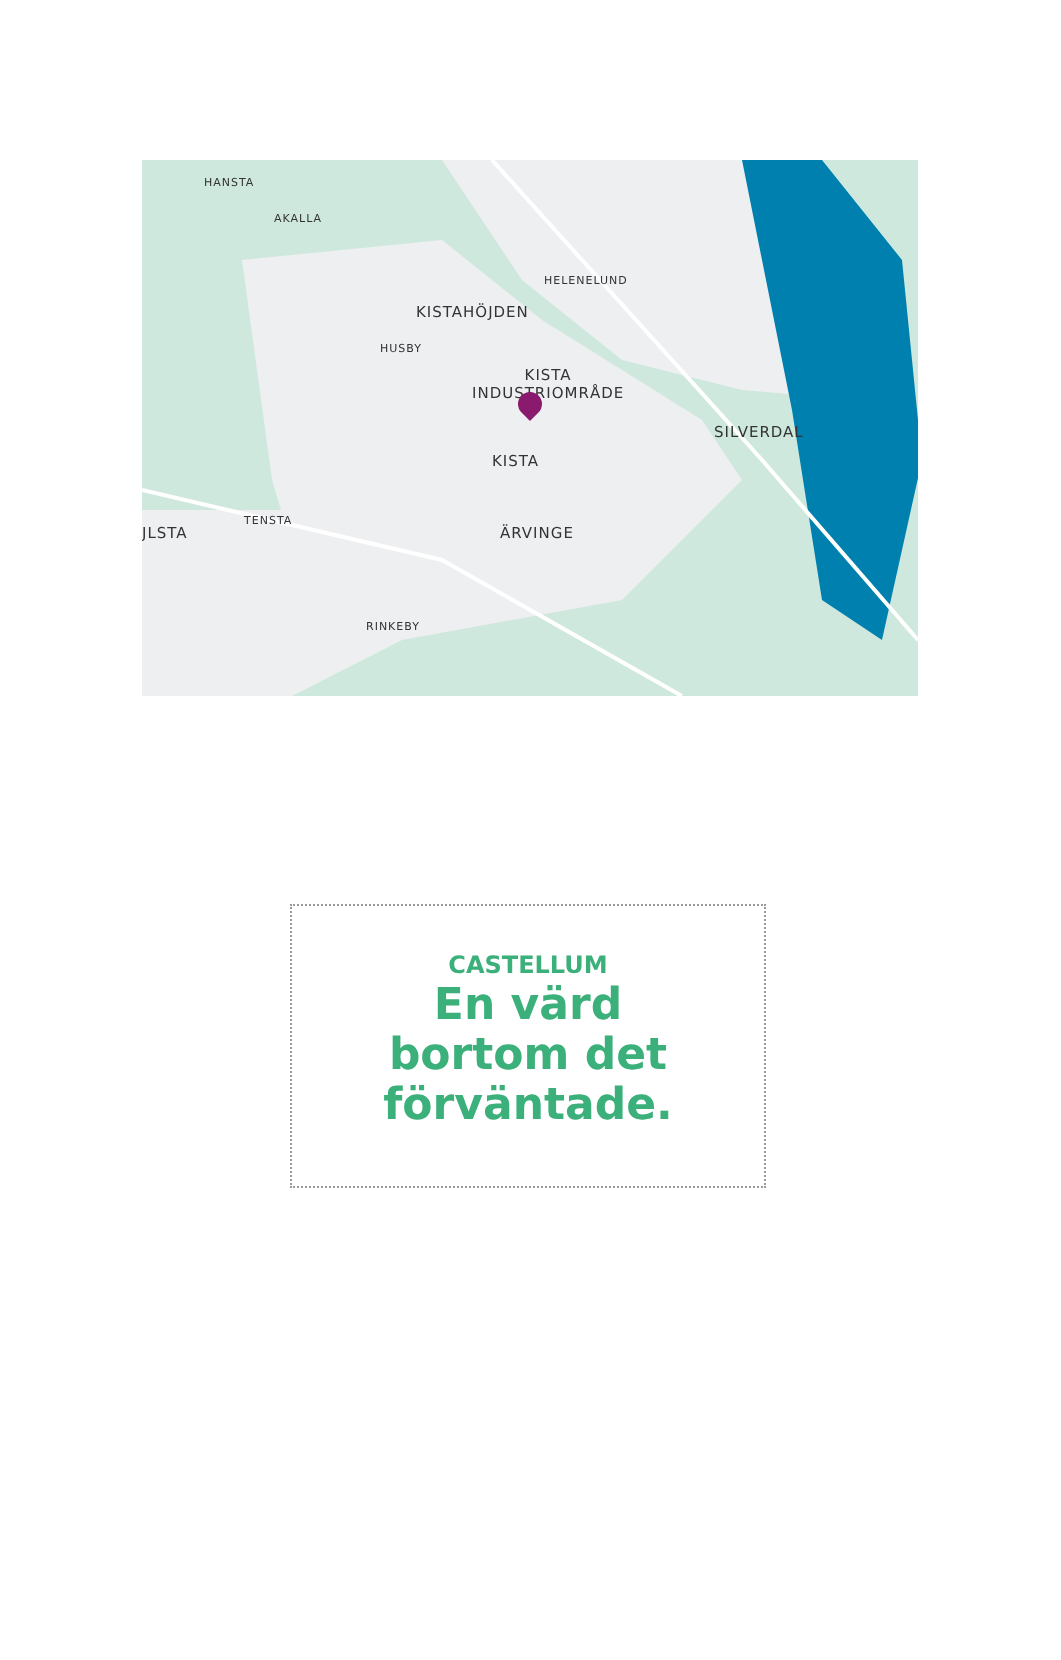HANSTA
AKALLA
HELENELUND
KISTAHÖJDEN
HUSBY
KISTA
INDUSTRIOMRÅDE
SILVERDAL
KISTA
TENSTA
JLSTA ÄRVINGE
RINKEBY
CASTELLUM
En värd
bortom det
förväntade.